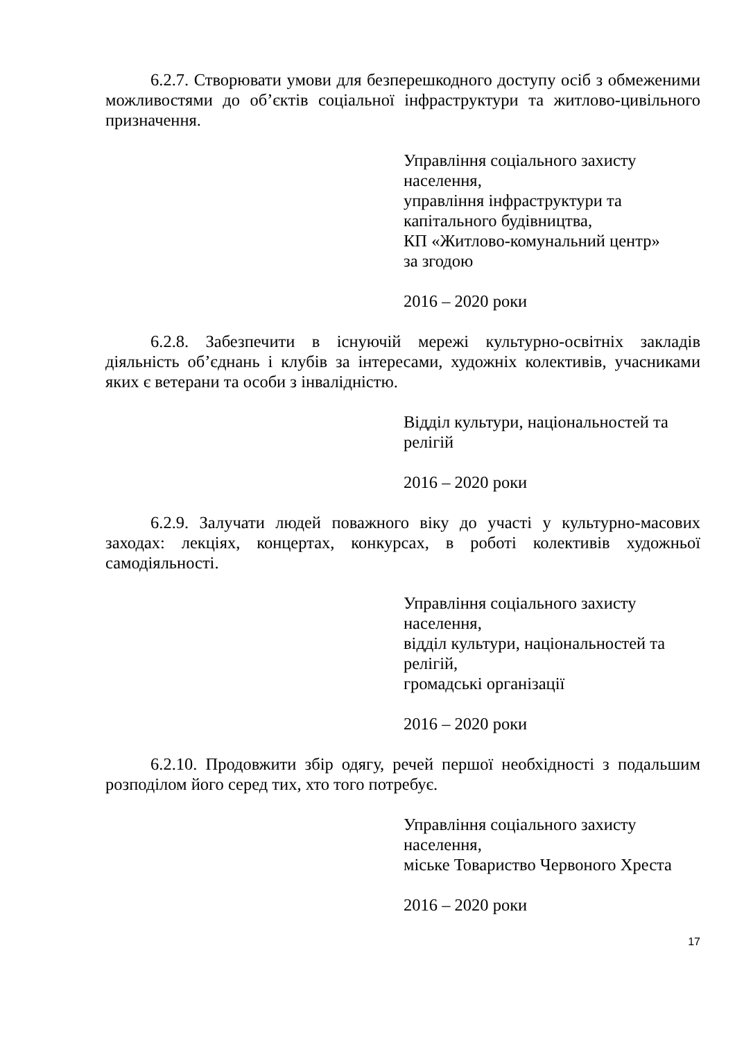6.2.7. Створювати умови для безперешкодного доступу осіб з обмеженими можливостями до об’єктів соціальної інфраструктури та житлово-цивільного призначення.
Управління соціального захисту
населення,
управління інфраструктури та
капітального будівництва,
КП «Житлово-комунальний центр»
за згодою
2016 – 2020 роки
6.2.8. Забезпечити в існуючій мережі культурно-освітніх закладів діяльність об’єднань і клубів за інтересами, художніх колективів, учасниками яких є ветерани та особи з інвалідністю.
Відділ культури, національностей та
релігій
2016 – 2020 роки
6.2.9. Залучати людей поважного віку до участі у культурно-масових заходах: лекціях, концертах, конкурсах, в роботі колективів художньої самодіяльності.
Управління соціального захисту
населення,
відділ культури, національностей та
релігій,
громадські організації
2016 – 2020 роки
6.2.10. Продовжити збір одягу, речей першої необхідності з подальшим розподілом його серед тих, хто того потребує.
Управління соціального захисту
населення,
міське Товариство Червоного Хреста
2016 – 2020 роки
17